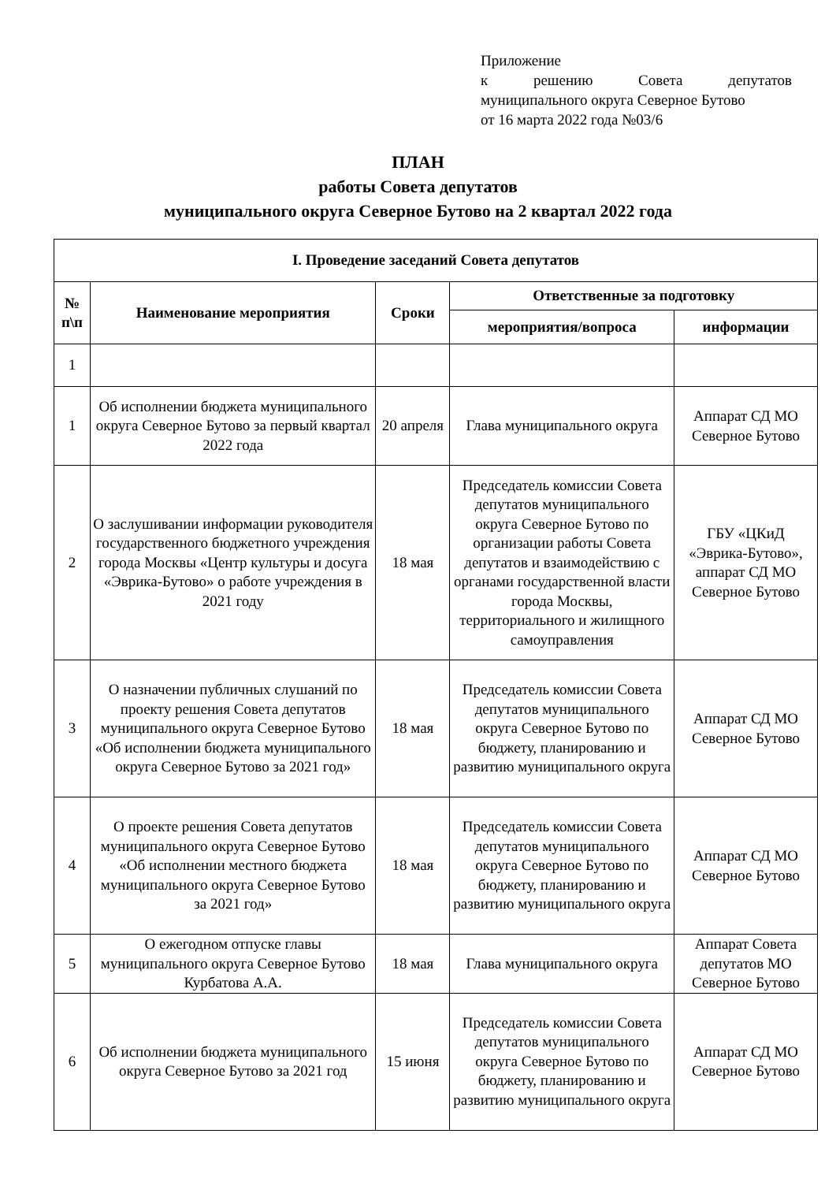Приложение
к решению Совета депутатов
муниципального округа Северное Бутово
от 16 марта 2022 года №03/6
ПЛАН
работы Совета депутатов
муниципального округа Северное Бутово на 2 квартал 2022 года
| I. Проведение заседаний Совета депутатов | | | | |
| --- | --- | --- | --- | --- |
| № п\п | Наименование мероприятия | Сроки | Ответственные за подготовку | |
| | | | мероприятия/вопроса | информации |
| 1 | | | | |
| 1 | Об исполнении бюджета муниципального округа Северное Бутово за первый квартал 2022 года | 20 апреля | Глава муниципального округа | Аппарат СД МО Северное Бутово |
| 2 | О заслушивании информации руководителя государственного бюджетного учреждения города Москвы «Центр культуры и досуга «Эврика-Бутово» о работе учреждения в 2021 году | 18 мая | Председатель комиссии Совета депутатов муниципального округа Северное Бутово по организации работы Совета депутатов и взаимодействию с органами государственной власти города Москвы, территориального и жилищного самоуправления | ГБУ «ЦКиД «Эврика-Бутово», аппарат СД МО Северное Бутово |
| 3 | О назначении публичных слушаний по проекту решения Совета депутатов муниципального округа Северное Бутово «Об исполнении бюджета муниципального округа Северное Бутово за 2021 год» | 18 мая | Председатель комиссии Совета депутатов муниципального округа Северное Бутово по бюджету, планированию и развитию муниципального округа | Аппарат СД МО Северное Бутово |
| 4 | О проекте решения Совета депутатов муниципального округа Северное Бутово «Об исполнении местного бюджета муниципального округа Северное Бутово за 2021 год» | 18 мая | Председатель комиссии Совета депутатов муниципального округа Северное Бутово по бюджету, планированию и развитию муниципального округа | Аппарат СД МО Северное Бутово |
| 5 | О ежегодном отпуске главы муниципального округа Северное Бутово Курбатова А.А. | 18 мая | Глава муниципального округа | Аппарат Совета депутатов МО Северное Бутово |
| 6 | Об исполнении бюджета муниципального округа Северное Бутово за 2021 год | 15 июня | Председатель комиссии Совета депутатов муниципального округа Северное Бутово по бюджету, планированию и развитию муниципального округа | Аппарат СД МО Северное Бутово |